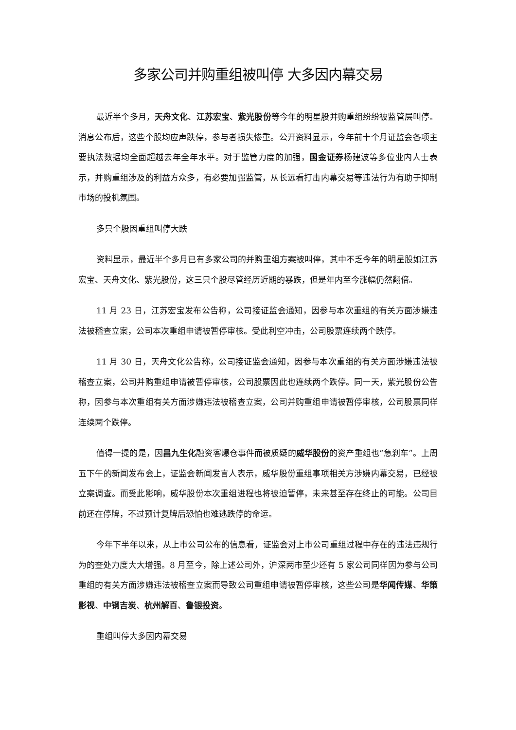多家公司并购重组被叫停 大多因内幕交易
最近半个多月，天舟文化、江苏宏宝、紫光股份等今年的明星股并购重组纷纷被监管层叫停。消息公布后，这些个股均应声跌停，参与者损失惨重。公开资料显示，今年前十个月证监会各项主要执法数据均全面超越去年全年水平。对于监管力度的加强，国金证券杨建波等多位业内人士表示，并购重组涉及的利益方众多，有必要加强监管，从长远看打击内幕交易等违法行为有助于抑制市场的投机氛围。
多只个股因重组叫停大跌
资料显示，最近半个多月已有多家公司的并购重组方案被叫停，其中不乏今年的明星股如江苏宏宝、天舟文化、紫光股份，这三只个股尽管经历近期的暴跌，但是年内至今涨幅仍然翻倍。
11 月 23 日，江苏宏宝发布公告称，公司接证监会通知，因参与本次重组的有关方面涉嫌违法被稽查立案，公司本次重组申请被暂停审核。受此利空冲击，公司股票连续两个跌停。
11 月 30 日，天舟文化公告称，公司接证监会通知，因参与本次重组的有关方面涉嫌违法被稽查立案，公司并购重组申请被暂停审核，公司股票因此也连续两个跌停。同一天，紫光股份公告称，因参与本次重组有关方面涉嫌违法被稽查立案，公司并购重组申请被暂停审核，公司股票同样连续两个跌停。
值得一提的是，因昌九生化融资客爆仓事件而被质疑的威华股份的资产重组也“急刹车”。上周五下午的新闻发布会上，证监会新闻发言人表示，威华股份重组事项相关方涉嫌内幕交易，已经被立案调查。而受此影响，威华股份本次重组进程也将被迫暂停，未来甚至存在终止的可能。公司目前还在停牌，不过预计复牌后恐怕也难逃跌停的命运。
今年下半年以来，从上市公司公布的信息看，证监会对上市公司重组过程中存在的违法违规行为的查处力度大大增强。8 月至今，除上述公司外，沪深两市至少还有 5 家公司同样因为参与公司重组的有关方面涉嫌违法被稽查立案而导致公司重组申请被暂停审核，这些公司是华闻传媒、华策影视、中钢吉炭、杭州解百、鲁银投资。
重组叫停大多因内幕交易